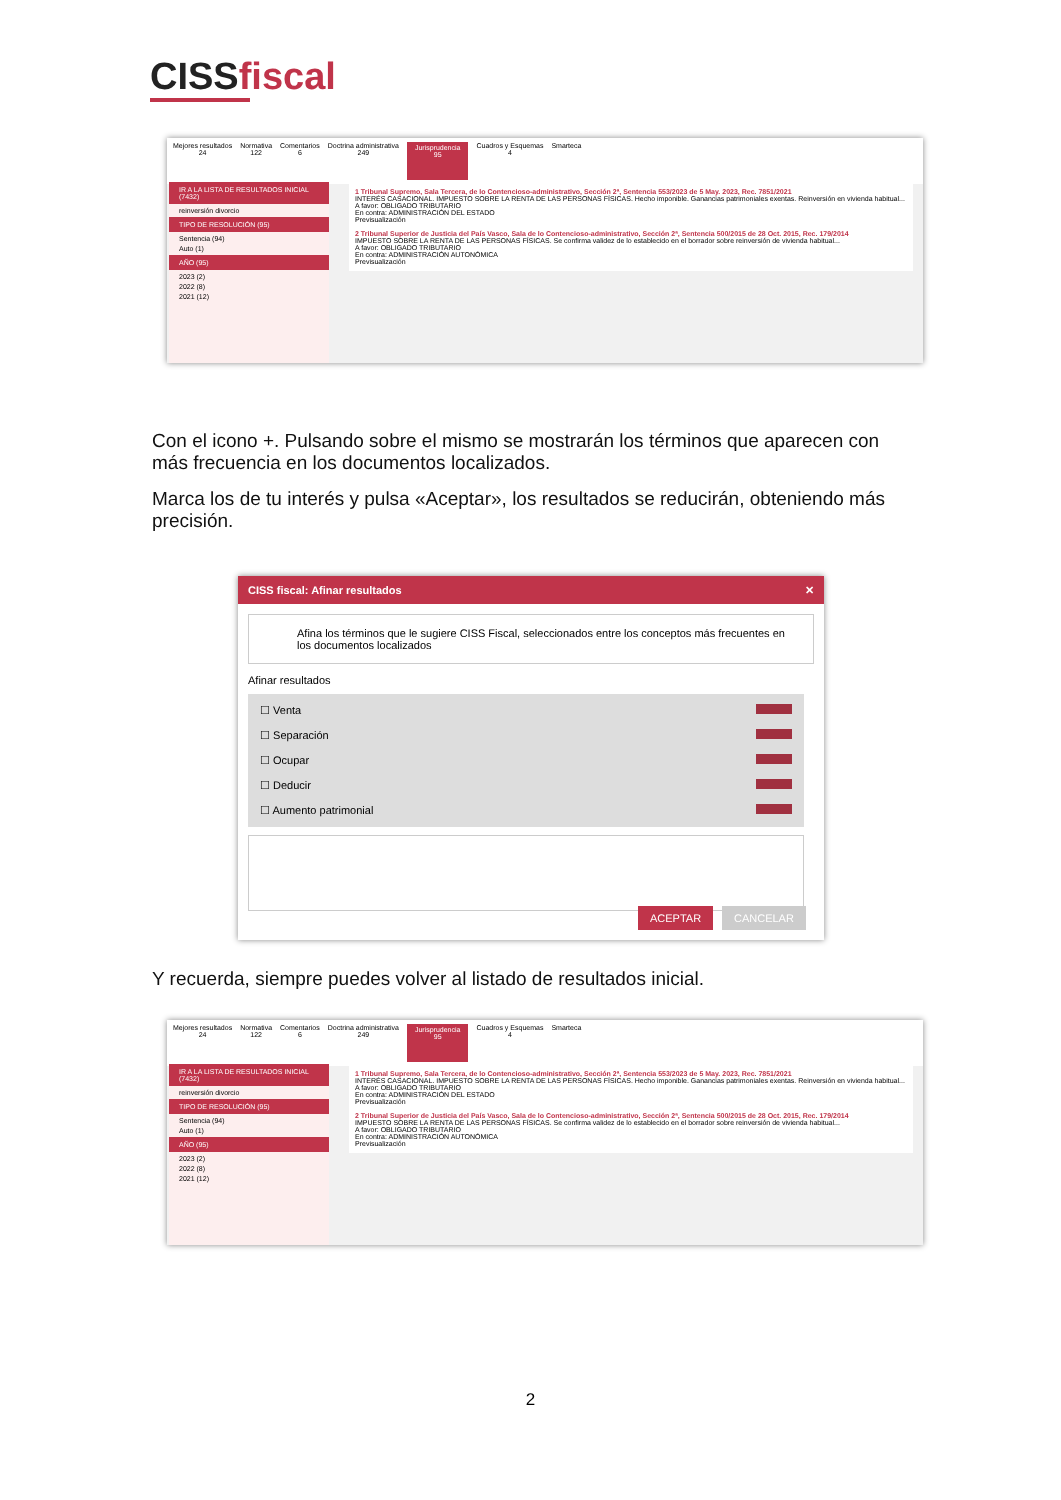CISSfiscal
Mejores resultados
24
Normativa
122
Comentarios
6
Doctrina administrativa
249
Jurisprudencia
95
Cuadros y Esquemas
4
Smarteca
IR A LA LISTA DE RESULTADOS INICIAL (7432)
reinversión divorcio
TIPO DE RESOLUCIÓN (95)
Sentencia (94)
Auto (1)
AÑO (95)
2023 (2)
2022 (8)
2021 (12)
1 Tribunal Supremo, Sala Tercera, de lo Contencioso-administrativo, Sección 2ª, Sentencia 553/2023 de 5 May. 2023, Rec. 7851/2021
INTERÉS CASACIONAL. IMPUESTO SOBRE LA RENTA DE LAS PERSONAS FÍSICAS. Hecho imponible. Ganancias patrimoniales exentas. Reinversión en vivienda habitual...
A favor: OBLIGADO TRIBUTARIO
En contra: ADMINISTRACIÓN DEL ESTADO
Previsualización
2 Tribunal Superior de Justicia del País Vasco, Sala de lo Contencioso-administrativo, Sección 2ª, Sentencia 500/2015 de 28 Oct. 2015, Rec. 179/2014
IMPUESTO SOBRE LA RENTA DE LAS PERSONAS FÍSICAS. Se confirma validez de lo establecido en el borrador sobre reinversión de vivienda habitual...
A favor: OBLIGADO TRIBUTARIO
En contra: ADMINISTRACIÓN AUTONÓMICA
Previsualización
Con el icono +. Pulsando sobre el mismo se mostrarán los términos que aparecen con más frecuencia en los documentos localizados.
Marca los de tu interés y pulsa «Aceptar», los resultados se reducirán, obteniendo más precisión.
CISS fiscal: Afinar resultados ✕
Afina los términos que le sugiere CISS Fiscal, seleccionados entre los conceptos más frecuentes en los documentos localizados
Afinar resultados
☐ Venta
☐ Separación
☐ Ocupar
☐ Deducir
☐ Aumento patrimonial
ACEPTAR CANCELAR
Y recuerda, siempre puedes volver al listado de resultados inicial.
Mejores resultados
24
Normativa
122
Comentarios
6
Doctrina administrativa
249
Jurisprudencia
95
Cuadros y Esquemas
4
Smarteca
IR A LA LISTA DE RESULTADOS INICIAL (7432)
reinversión divorcio
TIPO DE RESOLUCIÓN (95)
Sentencia (94)
Auto (1)
AÑO (95)
2023 (2)
2022 (8)
2021 (12)
1 Tribunal Supremo, Sala Tercera, de lo Contencioso-administrativo, Sección 2ª, Sentencia 553/2023 de 5 May. 2023, Rec. 7851/2021
INTERÉS CASACIONAL. IMPUESTO SOBRE LA RENTA DE LAS PERSONAS FÍSICAS. Hecho imponible. Ganancias patrimoniales exentas. Reinversión en vivienda habitual...
A favor: OBLIGADO TRIBUTARIO
En contra: ADMINISTRACIÓN DEL ESTADO
Previsualización
2 Tribunal Superior de Justicia del País Vasco, Sala de lo Contencioso-administrativo, Sección 2ª, Sentencia 500/2015 de 28 Oct. 2015, Rec. 179/2014
IMPUESTO SOBRE LA RENTA DE LAS PERSONAS FÍSICAS. Se confirma validez de lo establecido en el borrador sobre reinversión de vivienda habitual...
A favor: OBLIGADO TRIBUTARIO
En contra: ADMINISTRACIÓN AUTONÓMICA
Previsualización
2